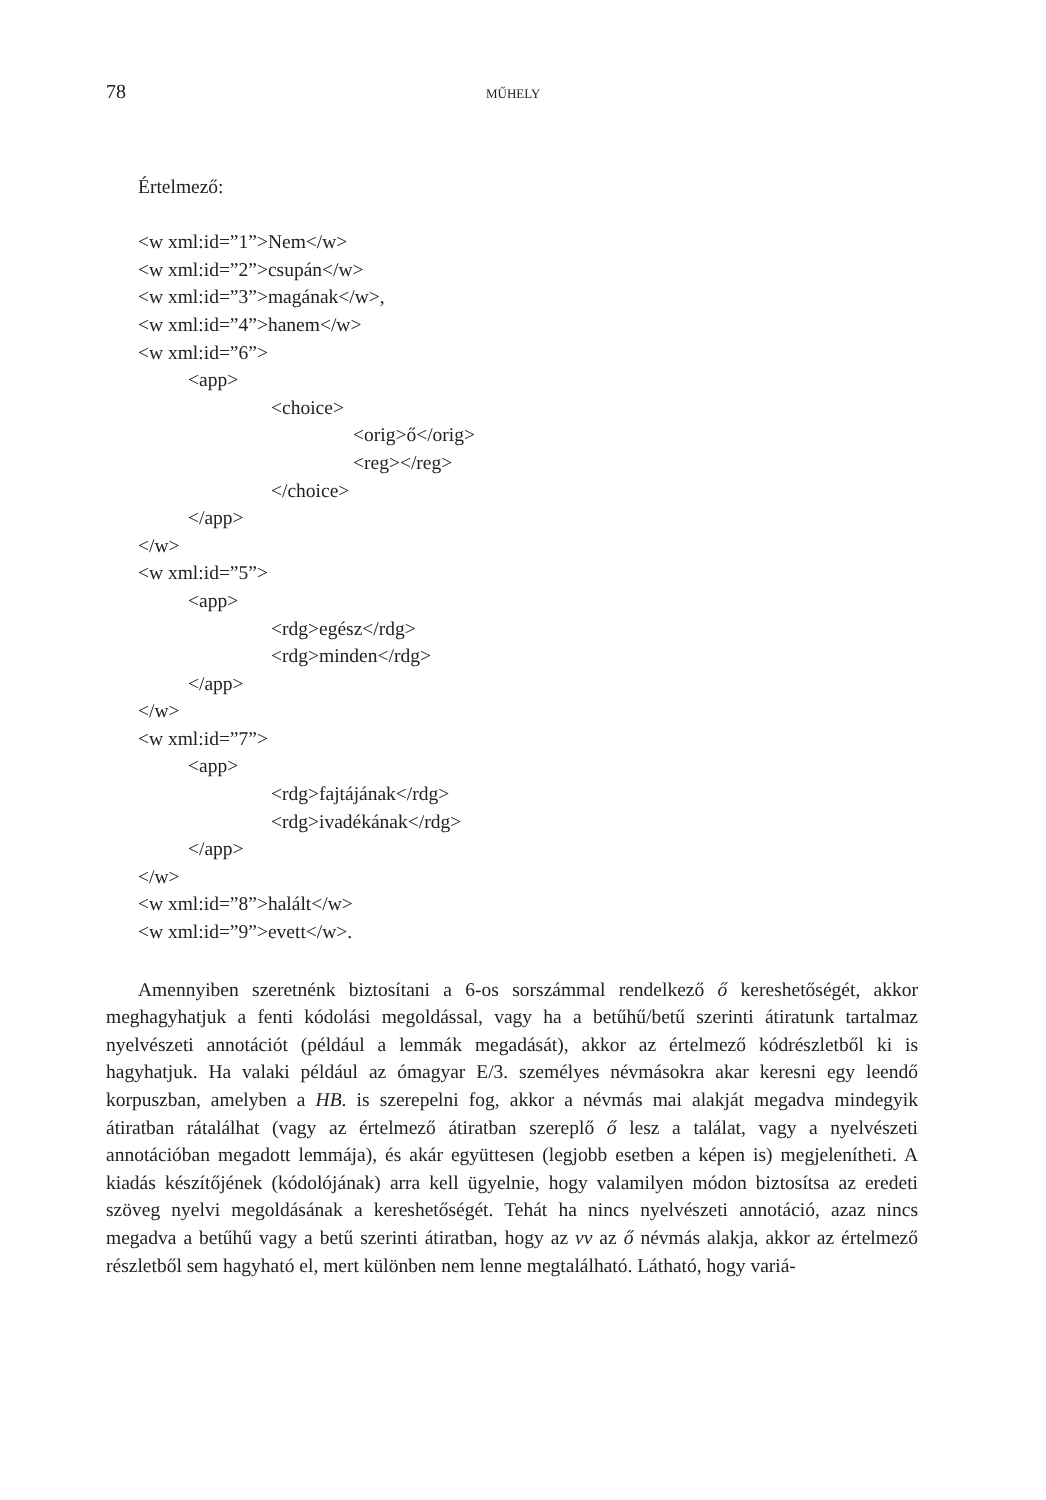78 MŰHELY
Értelmező:
<w xml:id=”1”>Nem</w>
<w xml:id=”2”>csupán</w>
<w xml:id=”3”>magának</w>,
<w xml:id=”4”>hanem</w>
<w xml:id=”6”>
<app>
<choice>
<orig>ő</orig>
<reg></reg>
</choice>
</app>
</w>
<w xml:id=”5”>
<app>
<rdg>egész</rdg>
<rdg>minden</rdg>
</app>
</w>
<w xml:id=”7”>
<app>
<rdg>fajtájának</rdg>
<rdg>ivadékának</rdg>
</app>
</w>
<w xml:id=”8”>halált</w>
<w xml:id=”9”>evett</w>.
Amennyiben szeretnénk biztosítani a 6-os sorszámmal rendelkező ő kereshető­ségét, akkor meghagyhatjuk a fenti kódolási megoldással, vagy ha a betűhű/betű szerinti átiratunk tartalmaz nyelvészeti annotációt (például a lemmák megadá­sát), akkor az értelmező kódrészletből ki is hagyhatjuk. Ha valaki például az óma­gyar E/3. személyes névmásokra akar keresni egy leendő korpuszban, amelyben a HB. is szerepelni fog, akkor a névmás mai alakját megadva mindegyik átiratban rátalálhat (vagy az értelmező átiratban szereplő ő lesz a találat, vagy a nyelvészeti annotációban megadott lemmája), és akár együttesen (legjobb esetben a képen is) megjelenítheti. A kiadás készítőjének (kódolójának) arra kell ügyelnie, hogy vala­milyen módon biztosítsa az eredeti szöveg nyelvi megoldásának a kereshető­ségét. Tehát ha nincs nyelvészeti annotáció, azaz nincs megadva a betűhű vagy a betű szerinti átiratban, hogy az vv az ő névmás alakja, akkor az értelmező részlet­ből sem hagyható el, mert különben nem lenne megtalálható. Látható, hogy variá-